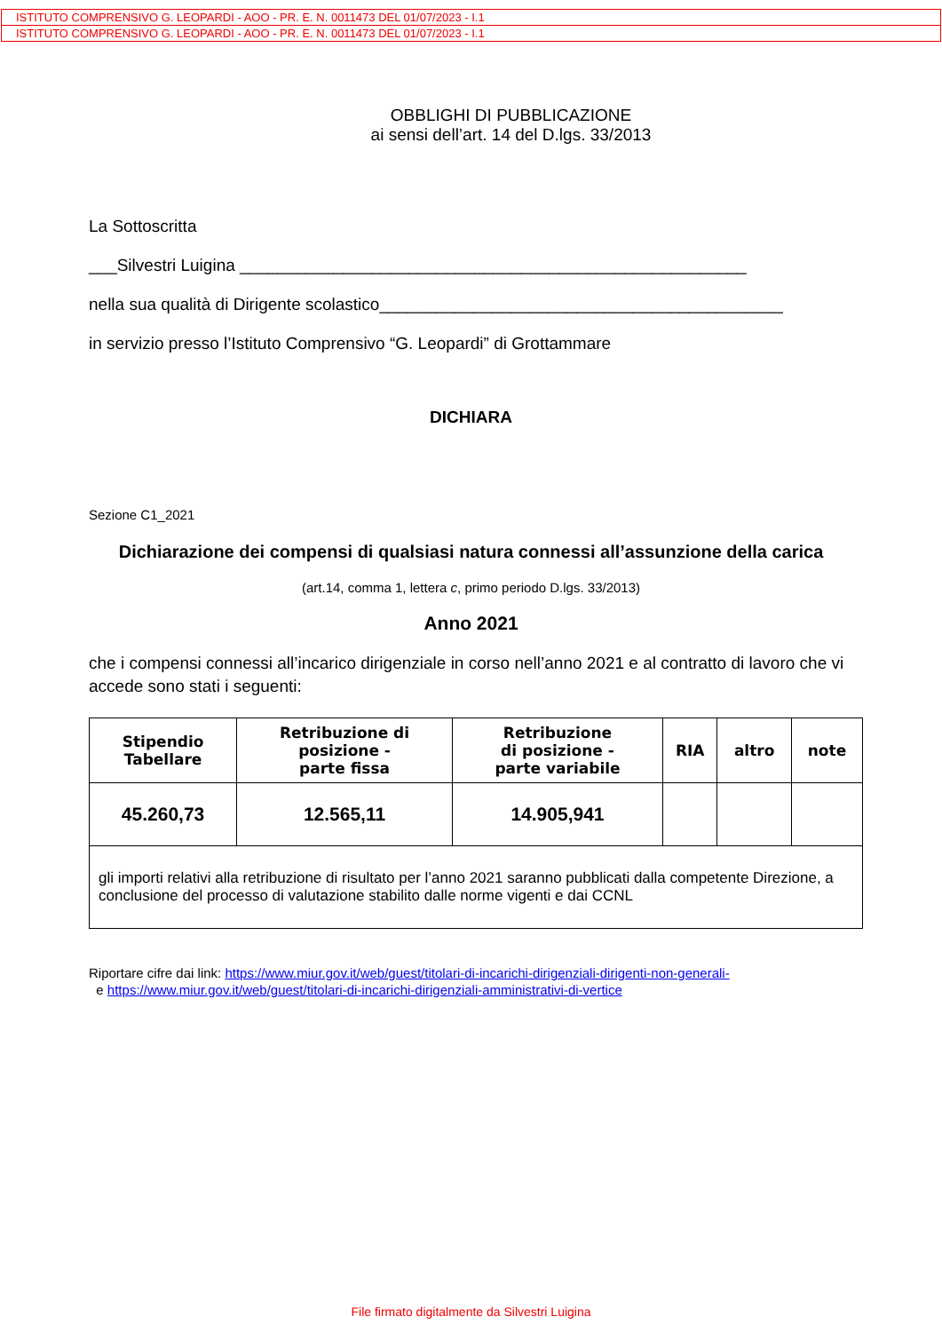ISTITUTO COMPRENSIVO G. LEOPARDI - AOO - PR. E. N. 0011473 DEL 01/07/2023 - I.1
ISTITUTO COMPRENSIVO G. LEOPARDI - AOO - PR. E. N. 0011473 DEL 01/07/2023 - I.1
OBBLIGHI DI PUBBLICAZIONE
ai sensi dell’art. 14 del D.lgs. 33/2013
La Sottoscritta
___Silvestri Luigina ______________________________________________________
nella sua qualità di Dirigente scolastico___________________________________________
in servizio presso l’Istituto Comprensivo “G. Leopardi” di Grottammare
DICHIARA
Sezione C1_2021
Dichiarazione dei compensi di qualsiasi natura connessi all’assunzione della carica
(art.14, comma 1, lettera c, primo periodo D.lgs. 33/2013)
Anno 2021
che i compensi connessi all’incarico dirigenziale in corso nell’anno 2021 e al contratto di lavoro che vi accede sono stati i seguenti:
| Stipendio Tabellare | Retribuzione di posizione - parte fissa | Retribuzione di posizione - parte variabile | RIA | altro | note |
| --- | --- | --- | --- | --- | --- |
| 45.260,73 | 12.565,11 | 14.905,941 | | | |
| gli importi relativi alla retribuzione di risultato per l’anno 2021 saranno pubblicati dalla competente Direzione, a conclusione del processo di valutazione stabilito dalle norme vigenti e dai CCNL | | | | | |
Riportare cifre dai link: https://www.miur.gov.it/web/guest/titolari-di-incarichi-dirigenziali-dirigenti-non-generali-
e https://www.miur.gov.it/web/guest/titolari-di-incarichi-dirigenziali-amministrativi-di-vertice
File firmato digitalmente da Silvestri Luigina